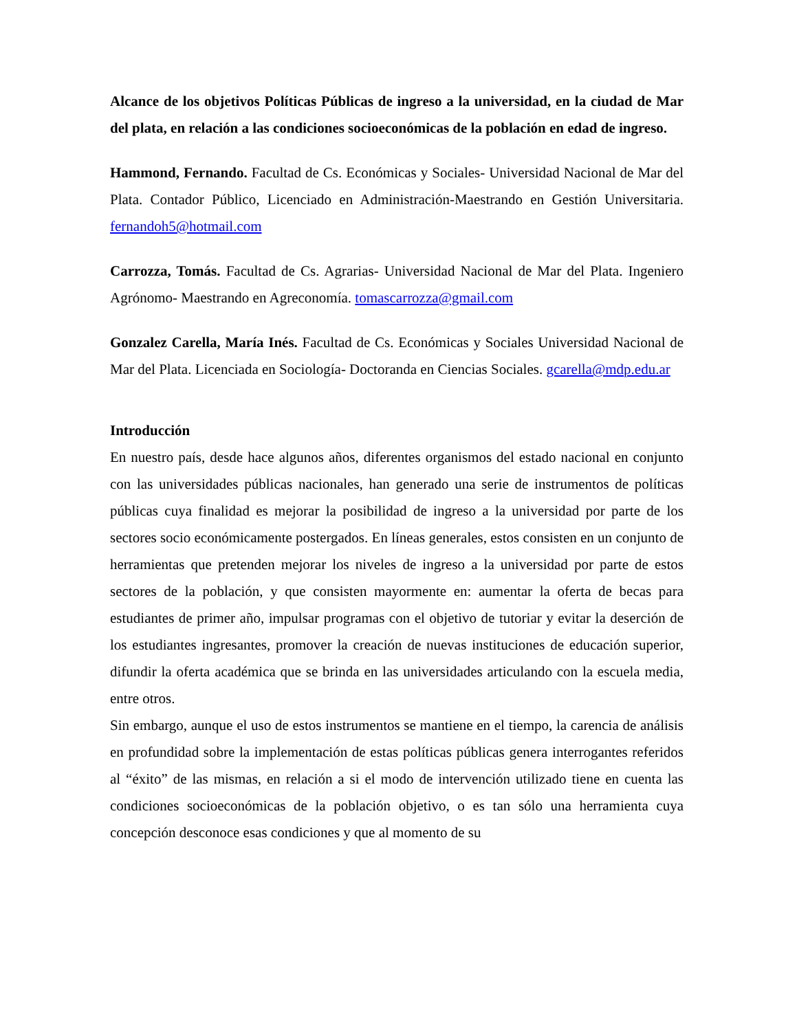Alcance de los objetivos Políticas Públicas de ingreso a la universidad, en la ciudad de Mar del plata, en relación a las condiciones socioeconómicas de la población en edad de ingreso.
Hammond, Fernando. Facultad de Cs. Económicas y Sociales- Universidad Nacional de Mar del Plata. Contador Público, Licenciado en Administración-Maestrando en Gestión Universitaria. fernandoh5@hotmail.com
Carrozza, Tomás. Facultad de Cs. Agrarias- Universidad Nacional de Mar del Plata. Ingeniero Agrónomo- Maestrando en Agreconomía. tomascarrozza@gmail.com
Gonzalez Carella, María Inés. Facultad de Cs. Económicas y Sociales Universidad Nacional de Mar del Plata. Licenciada en Sociología- Doctoranda en Ciencias Sociales. gcarella@mdp.edu.ar
Introducción
En nuestro país, desde hace algunos años, diferentes organismos del estado nacional en conjunto con las universidades públicas nacionales, han generado una serie de instrumentos de políticas públicas cuya finalidad es mejorar la posibilidad de ingreso a la universidad por parte de los sectores socio económicamente postergados. En líneas generales, estos consisten en un conjunto de herramientas que pretenden mejorar los niveles de ingreso a la universidad por parte de estos sectores de la población, y que consisten mayormente en: aumentar la oferta de becas para estudiantes de primer año, impulsar programas con el objetivo de tutoriar y evitar la deserción de los estudiantes ingresantes, promover la creación de nuevas instituciones de educación superior, difundir la oferta académica que se brinda en las universidades articulando con la escuela media, entre otros.
Sin embargo, aunque el uso de estos instrumentos se mantiene en el tiempo, la carencia de análisis en profundidad sobre la implementación de estas políticas públicas genera interrogantes referidos al “éxito” de las mismas, en relación a si el modo de intervención utilizado tiene en cuenta las condiciones socioeconómicas de la población objetivo, o es tan sólo una herramienta cuya concepción desconoce esas condiciones y que al momento de su